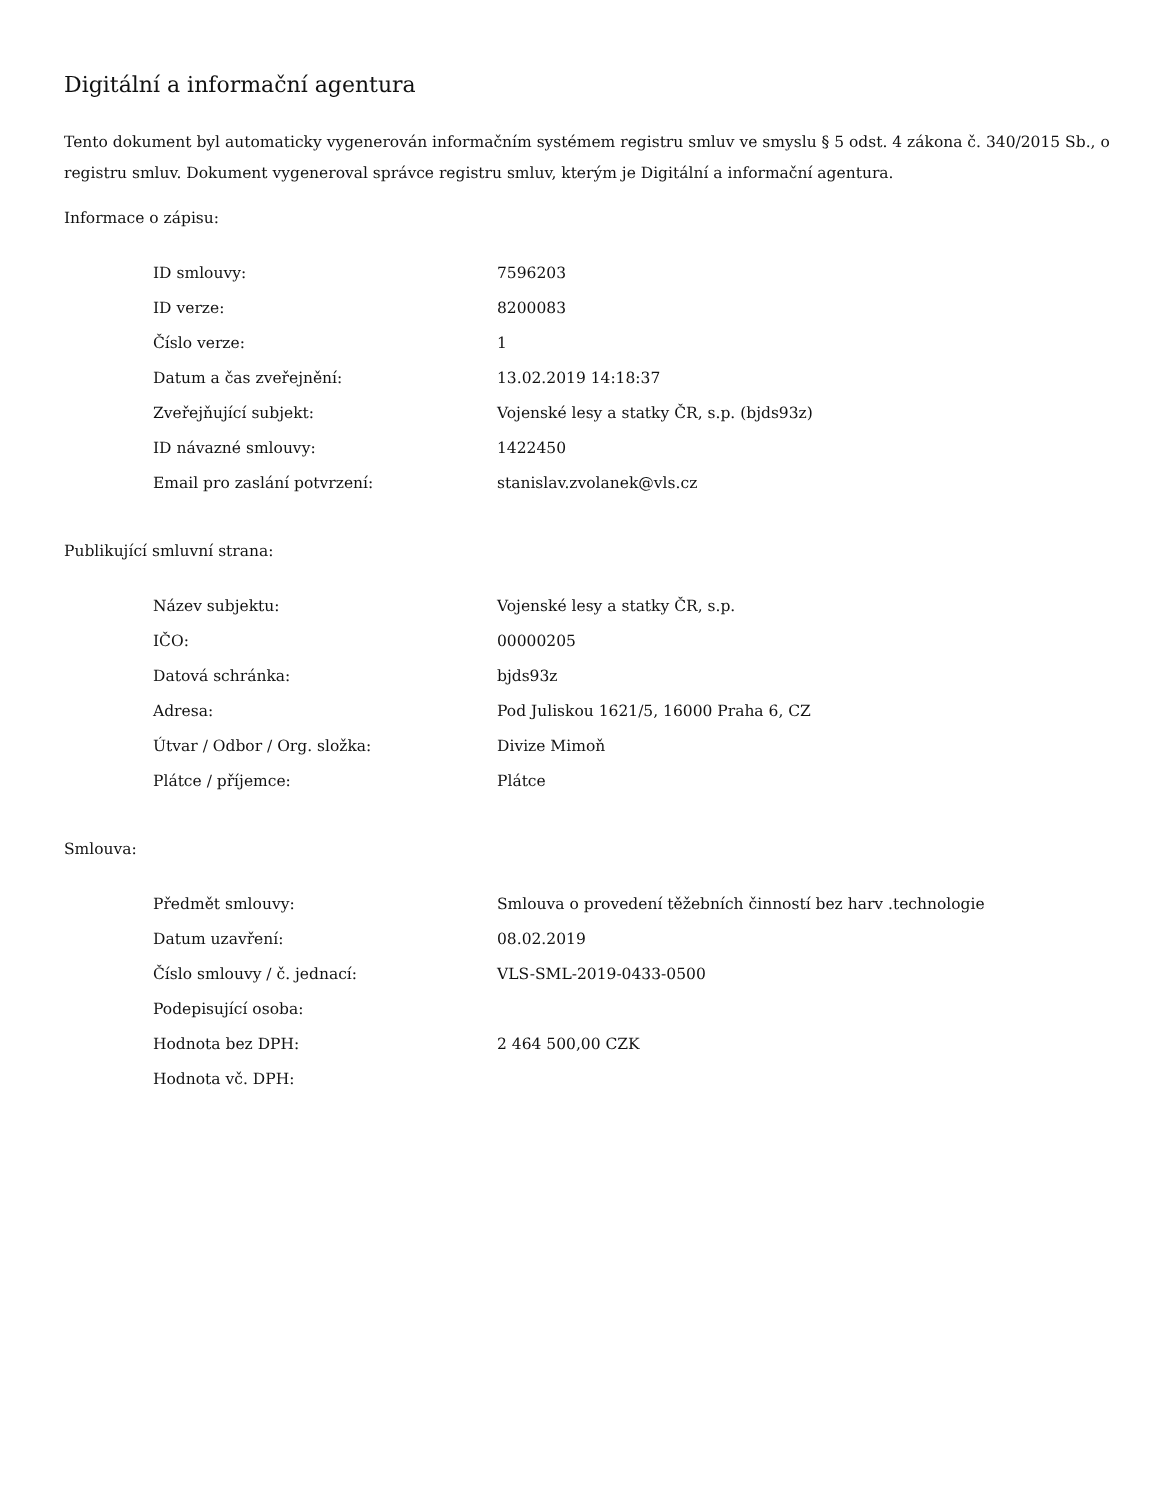Digitální a informační agentura
Tento dokument byl automaticky vygenerován informačním systémem registru smluv ve smyslu § 5 odst. 4 zákona č. 340/2015 Sb., o registru smluv. Dokument vygeneroval správce registru smluv, kterým je Digitální a informační agentura.
Informace o zápisu:
| ID smlouvy: | 7596203 |
| ID verze: | 8200083 |
| Číslo verze: | 1 |
| Datum a čas zveřejnění: | 13.02.2019 14:18:37 |
| Zveřejňující subjekt: | Vojenské lesy a statky ČR, s.p. (bjds93z) |
| ID návazné smlouvy: | 1422450 |
| Email pro zaslání potvrzení: | stanislav.zvolanek@vls.cz |
Publikující smluvní strana:
| Název subjektu: | Vojenské lesy a statky ČR, s.p. |
| IČO: | 00000205 |
| Datová schránka: | bjds93z |
| Adresa: | Pod Juliskou 1621/5, 16000 Praha 6, CZ |
| Útvar / Odbor / Org. složka: | Divize Mimoň |
| Plátce / příjemce: | Plátce |
Smlouva:
| Předmět smlouvy: | Smlouva o provedení těžebních činností bez harv .technologie |
| Datum uzavření: | 08.02.2019 |
| Číslo smlouvy / č. jednací: | VLS-SML-2019-0433-0500 |
| Podepisující osoba: | |
| Hodnota bez DPH: | 2 464 500,00 CZK |
| Hodnota vč. DPH: | |